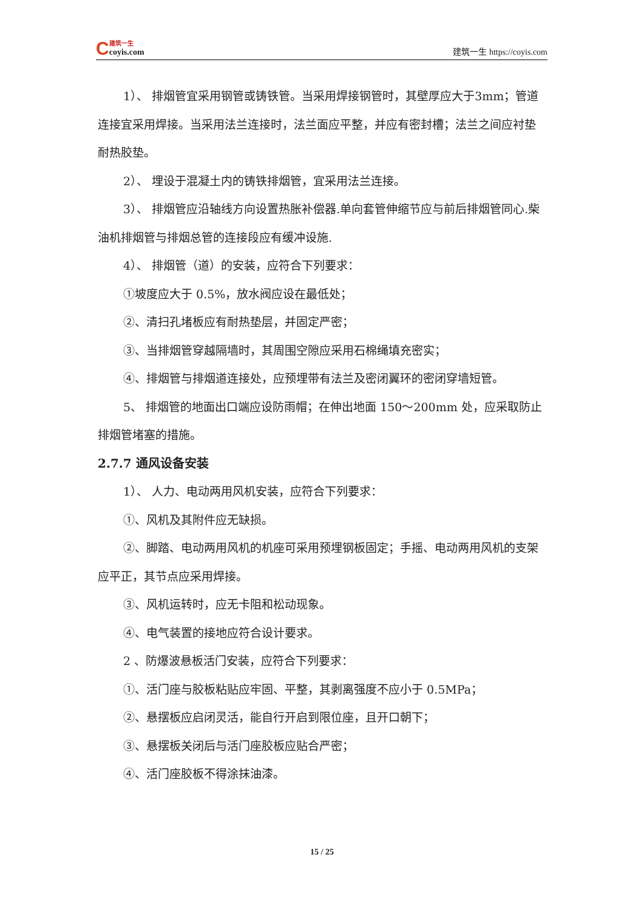C
建筑一生
coyis.com
建筑一生 https://coyis.com
1）、 排烟管宜采用钢管或铸铁管。当采用焊接钢管时，其壁厚应大于3mm；管道连接宜采用焊接。当采用法兰连接时，法兰面应平整，并应有密封槽；法兰之间应衬垫耐热胶垫。
2）、 埋设于混凝土内的铸铁排烟管，宜采用法兰连接。
3）、 排烟管应沿轴线方向设置热胀补偿器.单向套管伸缩节应与前后排烟管同心.柴油机排烟管与排烟总管的连接段应有缓冲设施.
4）、 排烟管（道）的安装，应符合下列要求：
①坡度应大于 0.5%，放水阀应设在最低处；
②、清扫孔堵板应有耐热垫层，并固定严密；
③、当排烟管穿越隔墙时，其周围空隙应采用石棉绳填充密实；
④、排烟管与排烟道连接处，应预埋带有法兰及密闭翼环的密闭穿墙短管。
5、 排烟管的地面出口端应设防雨帽；在伸出地面 150～200mm 处，应采取防止排烟管堵塞的措施。
2.7.7 通风设备安装
1）、 人力、电动两用风机安装，应符合下列要求：
①、风机及其附件应无缺损。
②、脚踏、电动两用风机的机座可采用预埋钢板固定；手摇、电动两用风机的支架应平正，其节点应采用焊接。
③、风机运转时，应无卡阻和松动现象。
④、电气装置的接地应符合设计要求。
2 、防爆波悬板活门安装，应符合下列要求：
①、活门座与胶板粘贴应牢固、平整，其剥离强度不应小于 0.5MPa；
②、悬摆板应启闭灵活，能自行开启到限位座，且开口朝下；
③、悬摆板关闭后与活门座胶板应贴合严密；
④、活门座胶板不得涂抹油漆。
15 / 25